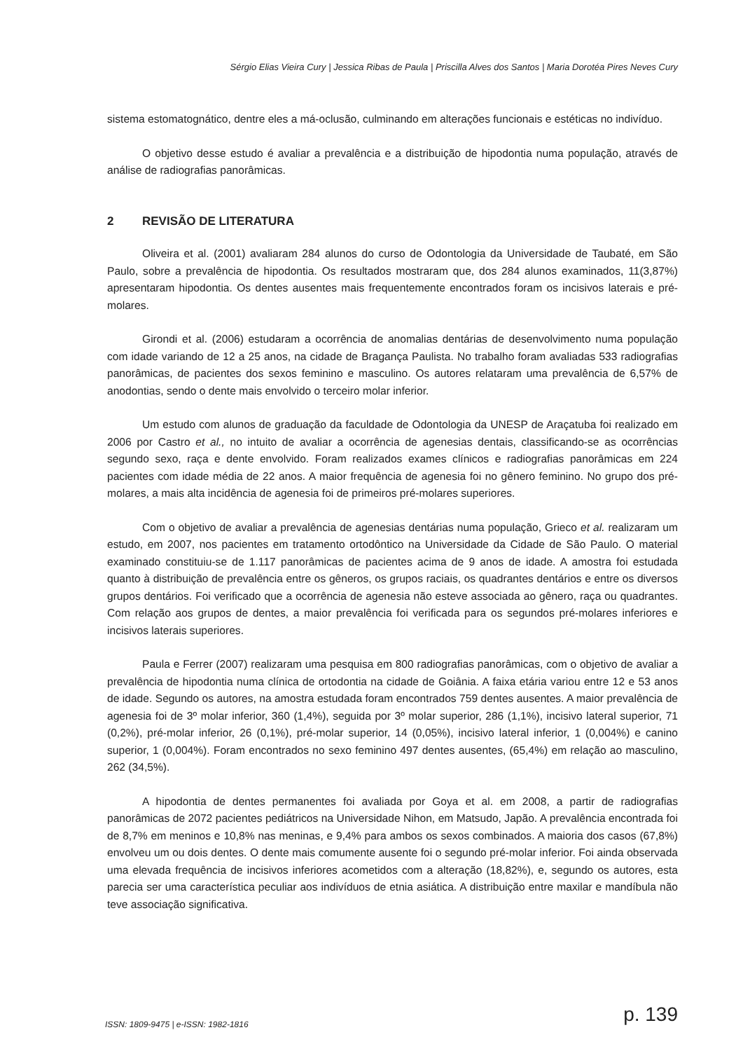Sérgio Elias Vieira Cury | Jessica Ribas de Paula | Priscilla Alves dos Santos | Maria Dorotéa Pires Neves Cury
sistema estomatognático, dentre eles a má-oclusão, culminando em alterações funcionais e estéticas no indivíduo.
O objetivo desse estudo é avaliar a prevalência e a distribuição de hipodontia numa população, através de análise de radiografias panorâmicas.
2 REVISÃO DE LITERATURA
Oliveira et al. (2001) avaliaram 284 alunos do curso de Odontologia da Universidade de Taubaté, em São Paulo, sobre a prevalência de hipodontia. Os resultados mostraram que, dos 284 alunos examinados, 11(3,87%) apresentaram hipodontia. Os dentes ausentes mais frequentemente encontrados foram os incisivos laterais e pré-molares.
Girondi et al. (2006) estudaram a ocorrência de anomalias dentárias de desenvolvimento numa população com idade variando de 12 a 25 anos, na cidade de Bragança Paulista. No trabalho foram avaliadas 533 radiografias panorâmicas, de pacientes dos sexos feminino e masculino. Os autores relataram uma prevalência de 6,57% de anodontias, sendo o dente mais envolvido o terceiro molar inferior.
Um estudo com alunos de graduação da faculdade de Odontologia da UNESP de Araçatuba foi realizado em 2006 por Castro et al., no intuito de avaliar a ocorrência de agenesias dentais, classificando-se as ocorrências segundo sexo, raça e dente envolvido. Foram realizados exames clínicos e radiografias panorâmicas em 224 pacientes com idade média de 22 anos. A maior frequência de agenesia foi no gênero feminino. No grupo dos pré-molares, a mais alta incidência de agenesia foi de primeiros pré-molares superiores.
Com o objetivo de avaliar a prevalência de agenesias dentárias numa população, Grieco et al. realizaram um estudo, em 2007, nos pacientes em tratamento ortodôntico na Universidade da Cidade de São Paulo. O material examinado constituiu-se de 1.117 panorâmicas de pacientes acima de 9 anos de idade. A amostra foi estudada quanto à distribuição de prevalência entre os gêneros, os grupos raciais, os quadrantes dentários e entre os diversos grupos dentários. Foi verificado que a ocorrência de agenesia não esteve associada ao gênero, raça ou quadrantes. Com relação aos grupos de dentes, a maior prevalência foi verificada para os segundos pré-molares inferiores e incisivos laterais superiores.
Paula e Ferrer (2007) realizaram uma pesquisa em 800 radiografias panorâmicas, com o objetivo de avaliar a prevalência de hipodontia numa clínica de ortodontia na cidade de Goiânia. A faixa etária variou entre 12 e 53 anos de idade. Segundo os autores, na amostra estudada foram encontrados 759 dentes ausentes. A maior prevalência de agenesia foi de 3º molar inferior, 360 (1,4%), seguida por 3º molar superior, 286 (1,1%), incisivo lateral superior, 71 (0,2%), pré-molar inferior, 26 (0,1%), pré-molar superior, 14 (0,05%), incisivo lateral inferior, 1 (0,004%) e canino superior, 1 (0,004%). Foram encontrados no sexo feminino 497 dentes ausentes, (65,4%) em relação ao masculino, 262 (34,5%).
A hipodontia de dentes permanentes foi avaliada por Goya et al. em 2008, a partir de radiografias panorâmicas de 2072 pacientes pediátricos na Universidade Nihon, em Matsudo, Japão. A prevalência encontrada foi de 8,7% em meninos e 10,8% nas meninas, e 9,4% para ambos os sexos combinados. A maioria dos casos (67,8%) envolveu um ou dois dentes. O dente mais comumente ausente foi o segundo pré-molar inferior. Foi ainda observada uma elevada frequência de incisivos inferiores acometidos com a alteração (18,82%), e, segundo os autores, esta parecia ser uma característica peculiar aos indivíduos de etnia asiática. A distribuição entre maxilar e mandíbula não teve associação significativa.
ISSN: 1809-9475 | e-ISSN: 1982-1816
p. 139